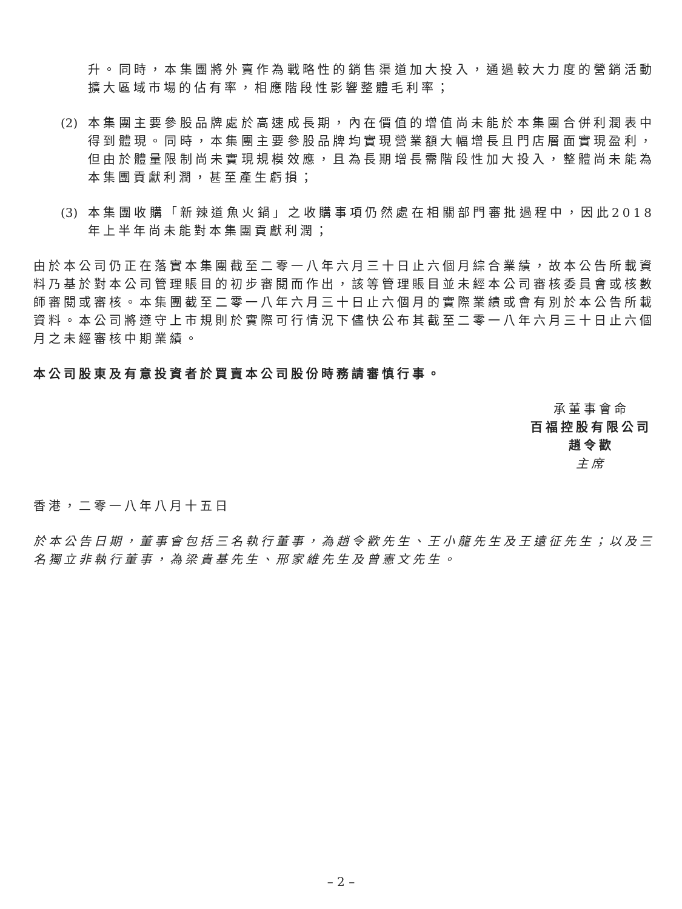升。同時，本集團將外賣作為戰略性的銷售渠道加大投入，通過較大力度的營銷活動擴大區域市場的佔有率，相應階段性影響整體毛利率；
(2)
本集團主要參股品牌處於高速成長期，內在價值的增值尚未能於本集團合併利潤表中得到體現。同時，本集團主要參股品牌均實現營業額大幅增長且門店層面實現盈利，但由於體量限制尚未實現規模效應，且為長期增長需階段性加大投入，整體尚未能為本集團貢獻利潤，甚至產生虧損；
(3)
本集團收購「新辣道魚火鍋」之收購事項仍然處在相關部門審批過程中，因此2018年上半年尚未能對本集團貢獻利潤；
由於本公司仍正在落實本集團截至二零一八年六月三十日止六個月綜合業績，故本公告所載資料乃基於對本公司管理賬目的初步審閱而作出，該等管理賬目並未經本公司審核委員會或核數師審閱或審核。本集團截至二零一八年六月三十日止六個月的實際業績或會有別於本公告所載資料。本公司將遵守上市規則於實際可行情況下儘快公布其截至二零一八年六月三十日止六個月之未經審核中期業績。
本公司股東及有意投資者於買賣本公司股份時務請審慎行事。
承董事會命
百福控股有限公司
趙令歡
主席
香港，二零一八年八月十五日
於本公告日期，董事會包括三名執行董事，為趙令歡先生、王小龍先生及王遠征先生；以及三名獨立非執行董事，為梁貴基先生、邢家維先生及曾憲文先生。
– 2 –